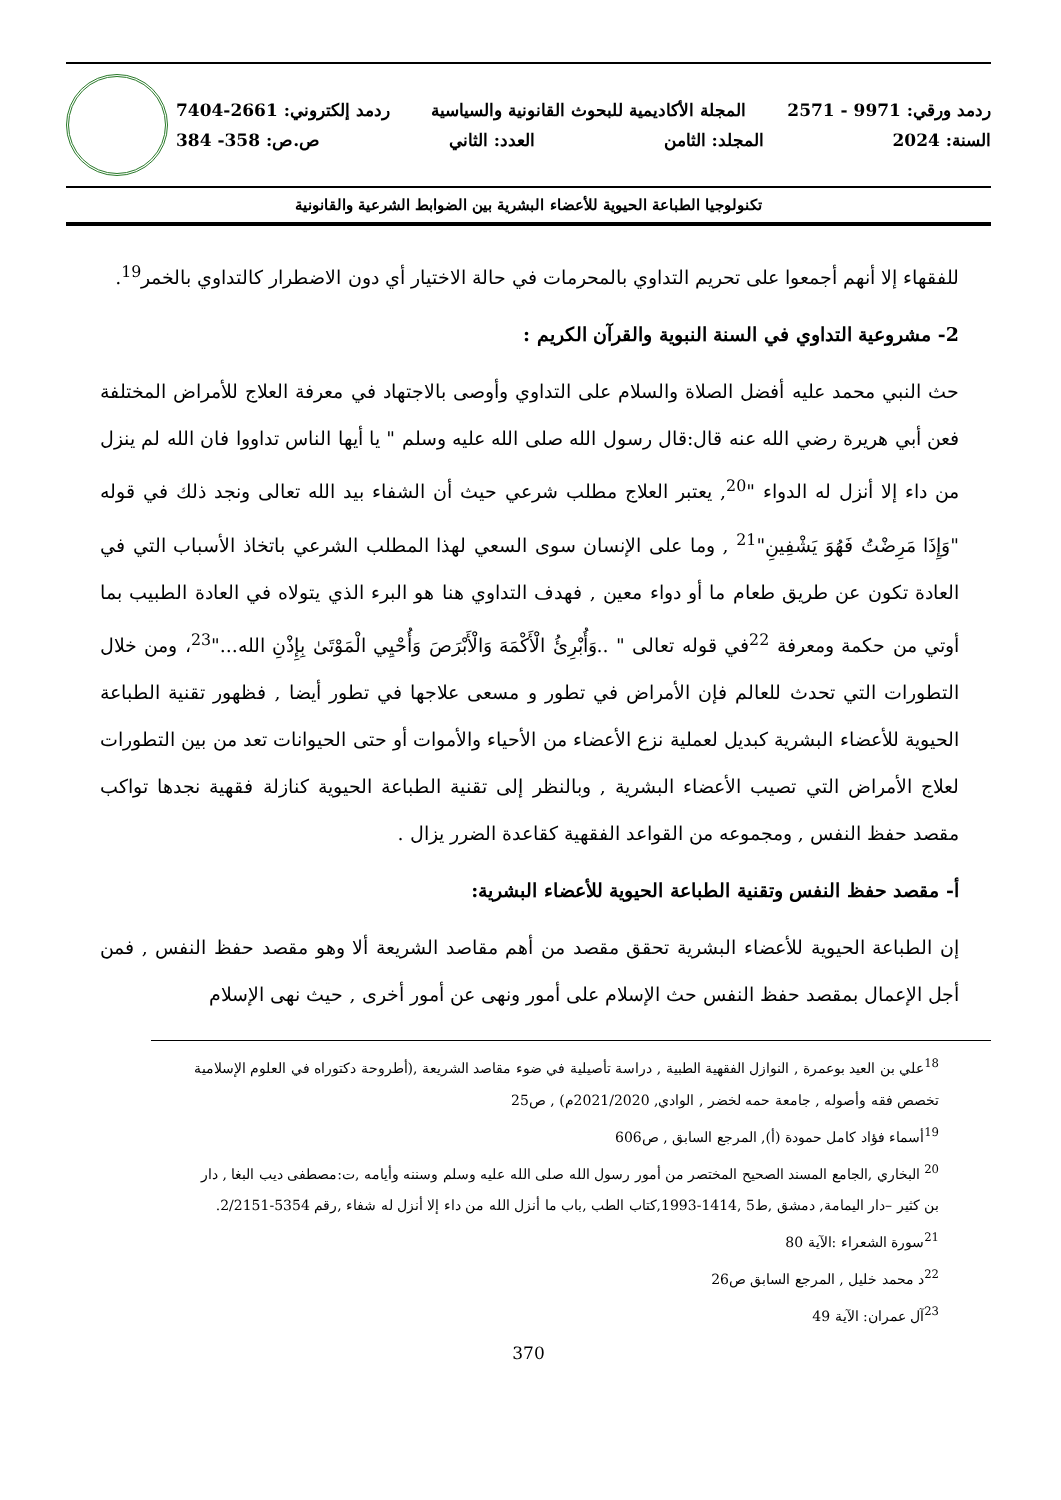ردمد ورقي: 9971 - 2571 المجلة الأكاديمية للبحوث القانونية والسياسية ردمد إلكتروني: 2661-7404
السنة: 2024 المجلد: الثامن العدد: الثاني ص.ص: 358- 384
تكنولوجيا الطباعة الحيوية للأعضاء البشرية بين الضوابط الشرعية والقانونية
للفقهاء إلا أنهم أجمعوا على تحريم التداوي بالمحرمات في حالة الاختيار أي دون الاضطرار كالتداوي بالخمر<sup>19</sup>.
2- مشروعية التداوي في السنة النبوية والقرآن الكريم :
حث النبي محمد عليه أفضل الصلاة والسلام على التداوي وأوصى بالاجتهاد في معرفة العلاج للأمراض المختلفة فعن أبي هريرة رضي الله عنه قال:قال رسول الله صلى الله عليه وسلم " يا أيها الناس تداووا فان الله لم ينزل من داء إلا أنزل له الدواء "<sup>20</sup>, يعتبر العلاج مطلب شرعي حيث أن الشفاء بيد الله تعالى ونجد ذلك في قوله "وَإِذَا مَرِضْتُ فَهُوَ يَشْفِينِ"<sup>21</sup> , وما على الإنسان سوى السعي لهذا المطلب الشرعي باتخاذ الأسباب التي في العادة تكون عن طريق طعام ما أو دواء معين , فهدف التداوي هنا هو البرء الذي يتولاه في العادة الطبيب بما أوتي من حكمة ومعرفة <sup>22</sup>في قوله تعالى " ..وَأُبْرِئُ الْأَكْمَهَ وَالْأَبْرَصَ وَأُحْيِي الْمَوْتَىٰ بِإِذْنِ الله..."<sup>23</sup>، ومن خلال التطورات التي تحدث للعالم فإن الأمراض في تطور و مسعى علاجها في تطور أيضا , فظهور تقنية الطباعة الحيوية للأعضاء البشرية كبديل لعملية نزع الأعضاء من الأحياء والأموات أو حتى الحيوانات تعد من بين التطورات لعلاج الأمراض التي تصيب الأعضاء البشرية , وبالنظر إلى تقنية الطباعة الحيوية كنازلة فقهية نجدها تواكب مقصد حفظ النفس , ومجموعه من القواعد الفقهية كقاعدة الضرر يزال .
أ- مقصد حفظ النفس وتقنية الطباعة الحيوية للأعضاء البشرية:
إن الطباعة الحيوية للأعضاء البشرية تحقق مقصد من أهم مقاصد الشريعة ألا وهو مقصد حفظ النفس , فمن أجل الإعمال بمقصد حفظ النفس حث الإسلام على أمور ونهى عن أمور أخرى , حيث نهى الإسلام
<sup>18</sup> علي بن العيد بوعمرة , النوازل الفقهية الطبية , دراسة تأصيلية في ضوء مقاصد الشريعة ,(أطروحة دكتوراه في العلوم الإسلامية تخصص فقه وأصوله , جامعة حمه لخضر , الوادي, 2021/2020م) , ص25
<sup>19</sup> أسماء فؤاد كامل حمودة (أ), المرجع السابق , ص606
<sup>20</sup> البخاري ,الجامع المسند الصحيح المختصر من أمور رسول الله صلى الله عليه وسلم وسننه وأيامه ,ت:مصطفى ديب البغا , دار بن كثير –دار اليمامة, دمشق ,ط5 ,1414-1993,كتاب الطب ,باب ما أنزل الله من داء إلا أنزل له شفاء ,رقم 5354-2/2151.
<sup>21</sup> سورة الشعراء :الآية 80
<sup>22</sup> د محمد خليل , المرجع السابق ص26
<sup>23</sup> آل عمران: الآية 49
370